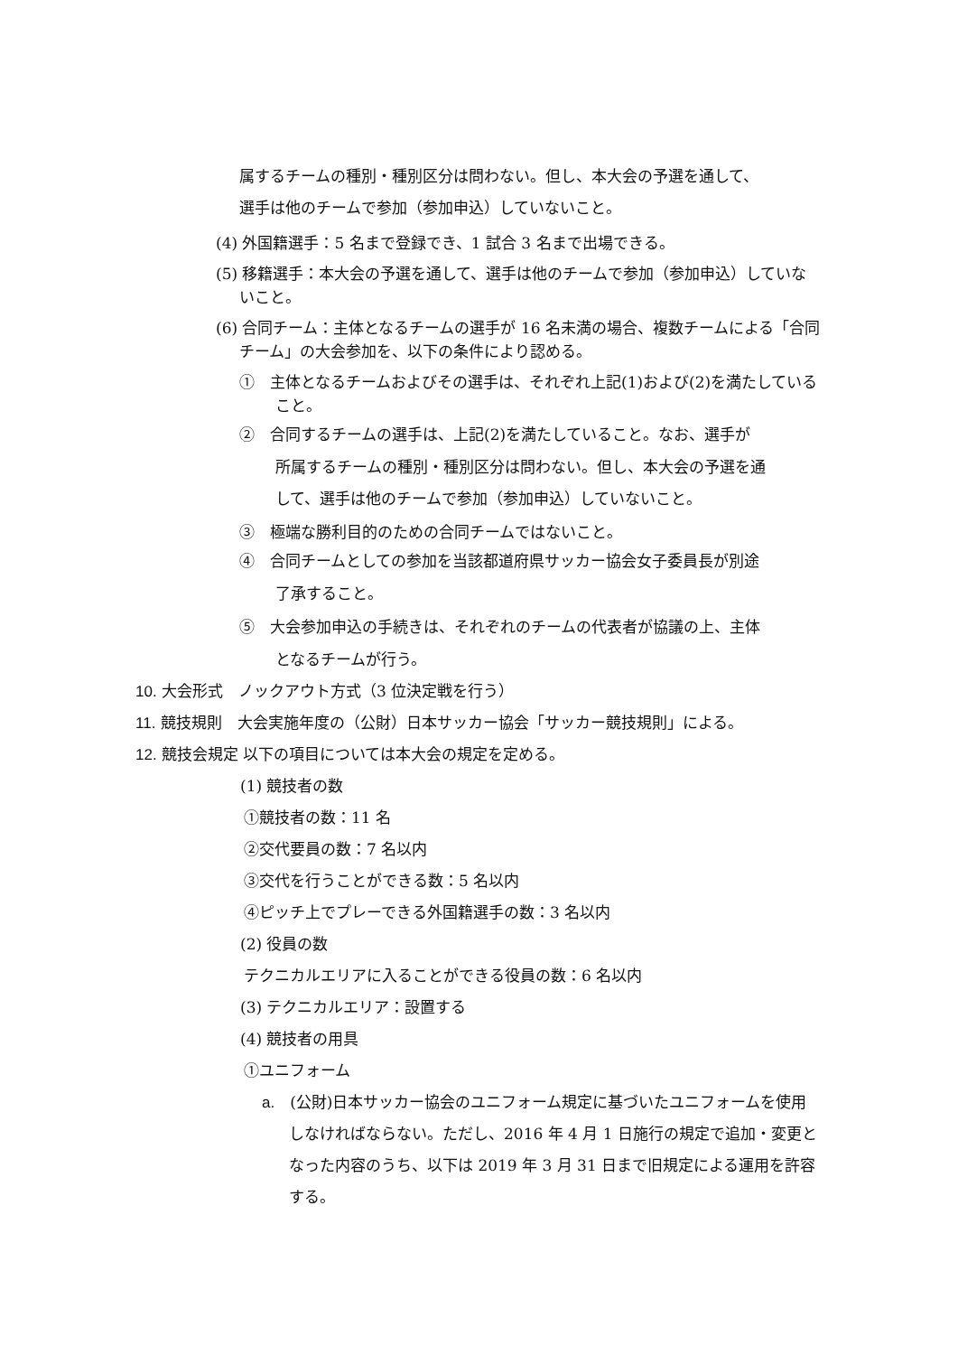属するチームの種別・種別区分は問わない。但し、本大会の予選を通して、
選手は他のチームで参加（参加申込）していないこと。
(4) 外国籍選手：5 名まで登録でき、1 試合 3 名まで出場できる。
(5) 移籍選手：本大会の予選を通して、選手は他のチームで参加（参加申込）していないこと。
(6) 合同チーム：主体となるチームの選手が 16 名未満の場合、複数チームによる「合同チーム」の大会参加を、以下の条件により認める。
①　主体となるチームおよびその選手は、それぞれ上記(1)および(2)を満たしていること。
②　合同するチームの選手は、上記(2)を満たしていること。なお、選手が
所属するチームの種別・種別区分は問わない。但し、本大会の予選を通
して、選手は他のチームで参加（参加申込）していないこと。
③　極端な勝利目的のための合同チームではないこと。
④　合同チームとしての参加を当該都道府県サッカー協会女子委員長が別途
了承すること。
⑤　大会参加申込の手続きは、それぞれのチームの代表者が協議の上、主体
となるチームが行う。
10. 大会形式　ノックアウト方式（3 位決定戦を行う）
11. 競技規則　大会実施年度の（公財）日本サッカー協会「サッカー競技規則」による。
12. 競技会規定 以下の項目については本大会の規定を定める。
(1) 競技者の数
①競技者の数：11 名
②交代要員の数：7 名以内
③交代を行うことができる数：5 名以内
④ピッチ上でプレーできる外国籍選手の数：3 名以内
(2) 役員の数
テクニカルエリアに入ることができる役員の数：6 名以内
(3) テクニカルエリア：設置する
(4) 競技者の用具
①ユニフォーム
a.　(公財)日本サッカー協会のユニフォーム規定に基づいたユニフォームを使用しなければならない。ただし、2016 年 4 月 1 日施行の規定で追加・変更となった内容のうち、以下は 2019 年 3 月 31 日まで旧規定による運用を許容する。